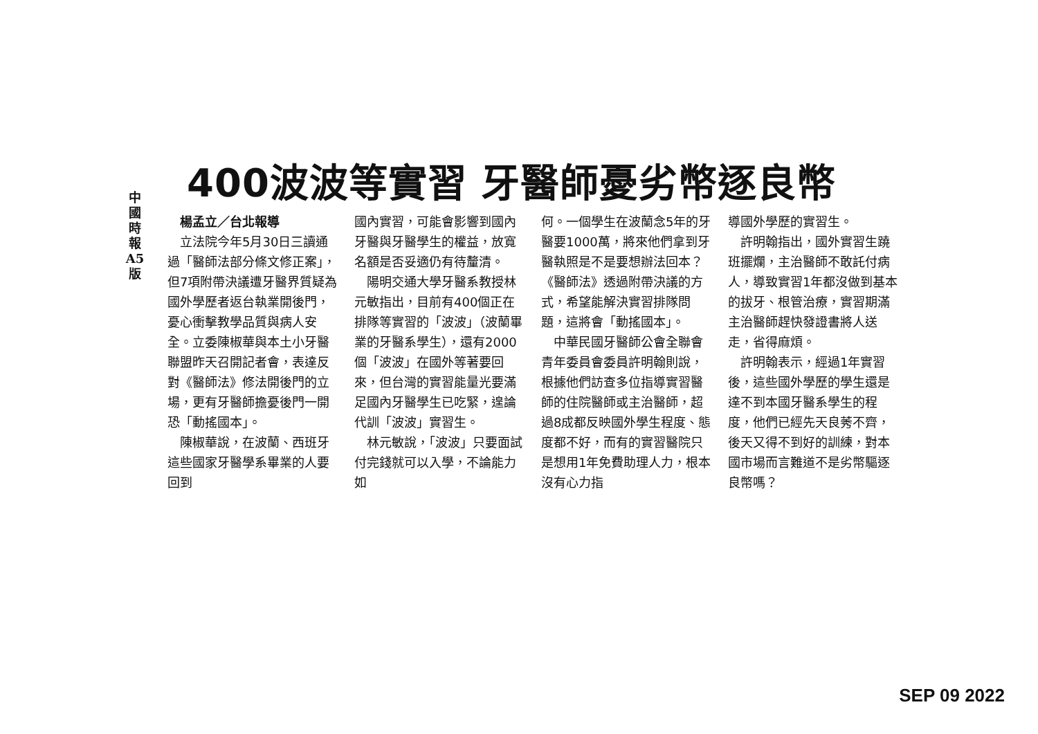中
國
時
報
A5
版
400波波等實習 牙醫師憂劣幣逐良幣
楊孟立／台北報導
立法院今年5月30日三讀通過「醫師法部分條文修正案」，但7項附帶決議遭牙醫界質疑為國外學歷者返台執業開後門，憂心衝擊教學品質與病人安全。立委陳椒華與本土小牙醫聯盟昨天召開記者會，表達反對《醫師法》修法開後門的立場，更有牙醫師擔憂後門一開恐「動搖國本」。
陳椒華說，在波蘭、西班牙這些國家牙醫學系畢業的人要回到
國內實習，可能會影響到國內牙醫與牙醫學生的權益，放寬名額是否妥適仍有待釐清。
陽明交通大學牙醫系教授林元敏指出，目前有400個正在排隊等實習的「波波」（波蘭畢業的牙醫系學生），還有2000個「波波」在國外等著要回來，但台灣的實習能量光要滿足國內牙醫學生已吃緊，遑論代訓「波波」實習生。
林元敏說，「波波」只要面試付完錢就可以入學，不論能力如
何。一個學生在波蘭念5年的牙醫要1000萬，將來他們拿到牙醫執照是不是要想辦法回本？《醫師法》透過附帶決議的方式，希望能解決實習排隊問題，這將會「動搖國本」。
中華民國牙醫師公會全聯會青年委員會委員許明翰則說，根據他們訪查多位指導實習醫師的住院醫師或主治醫師，超過8成都反映國外學生程度、態度都不好，而有的實習醫院只是想用1年免費助理人力，根本沒有心力指
導國外學歷的實習生。
許明翰指出，國外實習生蹺班擺爛，主治醫師不敢託付病人，導致實習1年都沒做到基本的拔牙、根管治療，實習期滿主治醫師趕快發證書將人送走，省得麻煩。
許明翰表示，經過1年實習後，這些國外學歷的學生還是達不到本國牙醫系學生的程度，他們已經先天良莠不齊，後天又得不到好的訓練，對本國市場而言難道不是劣幣驅逐良幣嗎？
SEP 09 2022